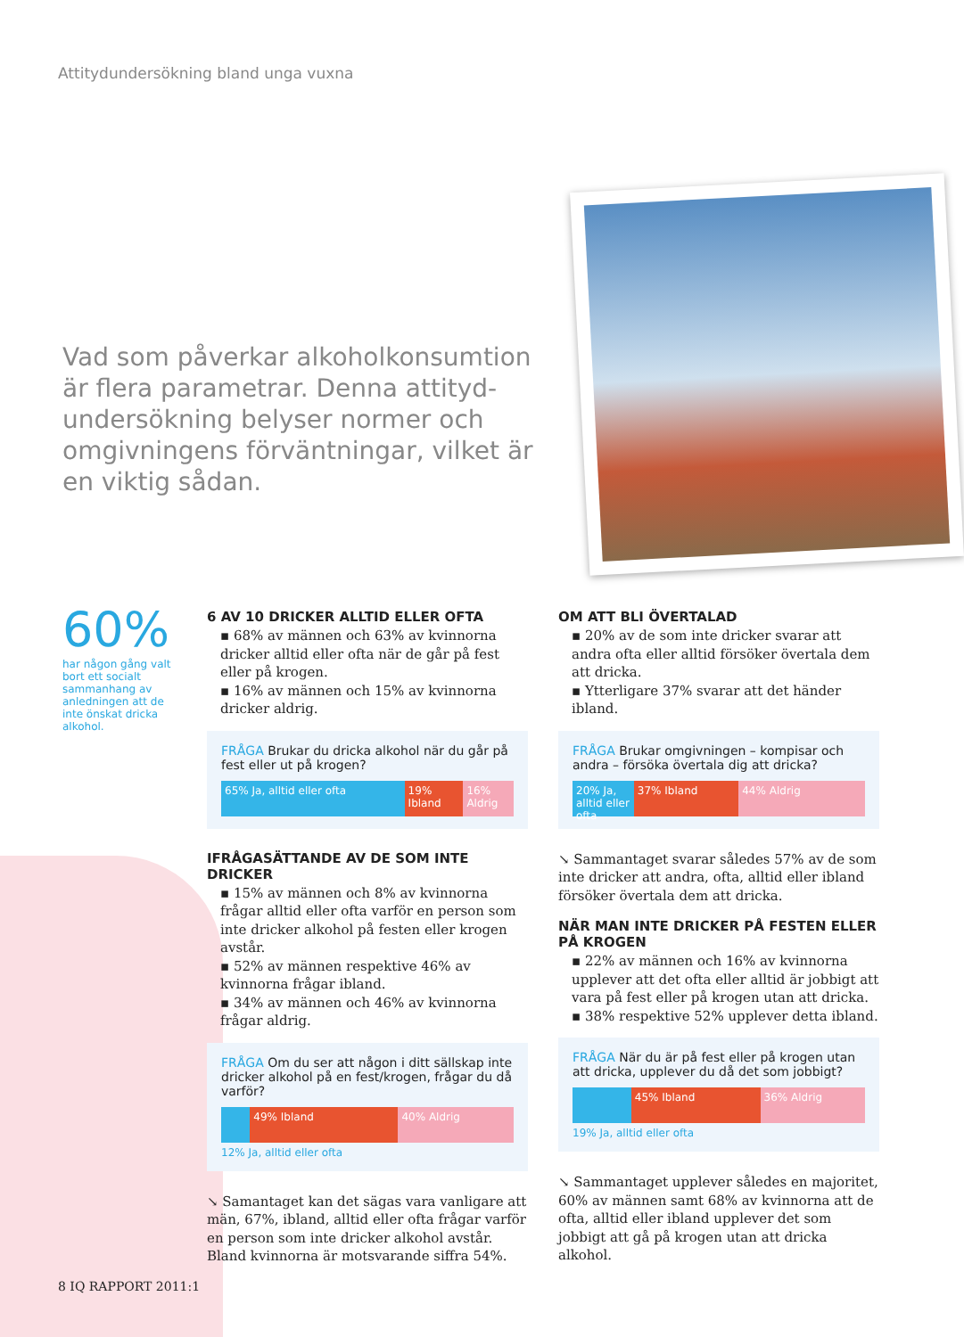Attitydundersökning bland unga vuxna
Vad som påverkar alkoholkonsumtion är flera parametrar. Denna attityd-undersökning belyser normer och omgivningens förväntningar, vilket är en viktig sådan.
60%
har någon gång valt bort ett socialt sammanhang av anledningen att de inte önskat dricka alkohol.
6 AV 10 DRICKER ALLTID ELLER OFTA
▪ 68% av männen och 63% av kvinnorna dricker alltid eller ofta när de går på fest eller på krogen.
▪ 16% av männen och 15% av kvinnorna dricker aldrig.
FRÅGA Brukar du dricka alkohol när du går på fest eller ut på krogen?
65% Ja, alltid eller ofta 19% Ibland 16% Aldrig
IFRÅGASÄTTANDE AV DE SOM INTE DRICKER
▪ 15% av männen och 8% av kvinnorna frågar alltid eller ofta varför en person som inte dricker alkohol på festen eller krogen avstår.
▪ 52% av männen respektive 46% av kvinnorna frågar ibland.
▪ 34% av männen och 46% av kvinnorna frågar aldrig.
FRÅGA Om du ser att någon i ditt sällskap inte dricker alkohol på en fest/krogen, frågar du då varför?
49% Ibland 40% Aldrig
12% Ja, alltid eller ofta
↘ Samantaget kan det sägas vara vanligare att män, 67%, ibland, alltid eller ofta frågar varför en person som inte dricker alkohol avstår. Bland kvinnorna är motsvarande siffra 54%.
OM ATT BLI ÖVERTALAD
▪ 20% av de som inte dricker svarar att andra ofta eller alltid försöker övertala dem att dricka.
▪ Ytterligare 37% svarar att det händer ibland.
FRÅGA Brukar omgivningen – kompisar och andra – försöka övertala dig att dricka?
20% Ja, alltid eller ofta 37% Ibland 44% Aldrig
↘ Sammantaget svarar således 57% av de som inte dricker att andra, ofta, alltid eller ibland försöker övertala dem att dricka.
NÄR MAN INTE DRICKER PÅ FESTEN ELLER PÅ KROGEN
▪ 22% av männen och 16% av kvinnorna upplever att det ofta eller alltid är jobbigt att vara på fest eller på krogen utan att dricka.
▪ 38% respektive 52% upplever detta ibland.
FRÅGA När du är på fest eller på krogen utan att dricka, upplever du då det som jobbigt?
45% Ibland 36% Aldrig
19% Ja, alltid eller ofta
↘ Sammantaget upplever således en majoritet, 60% av männen samt 68% av kvinnorna att de ofta, alltid eller ibland upplever det som jobbigt att gå på krogen utan att dricka alkohol.
8 IQ RAPPORT 2011:1